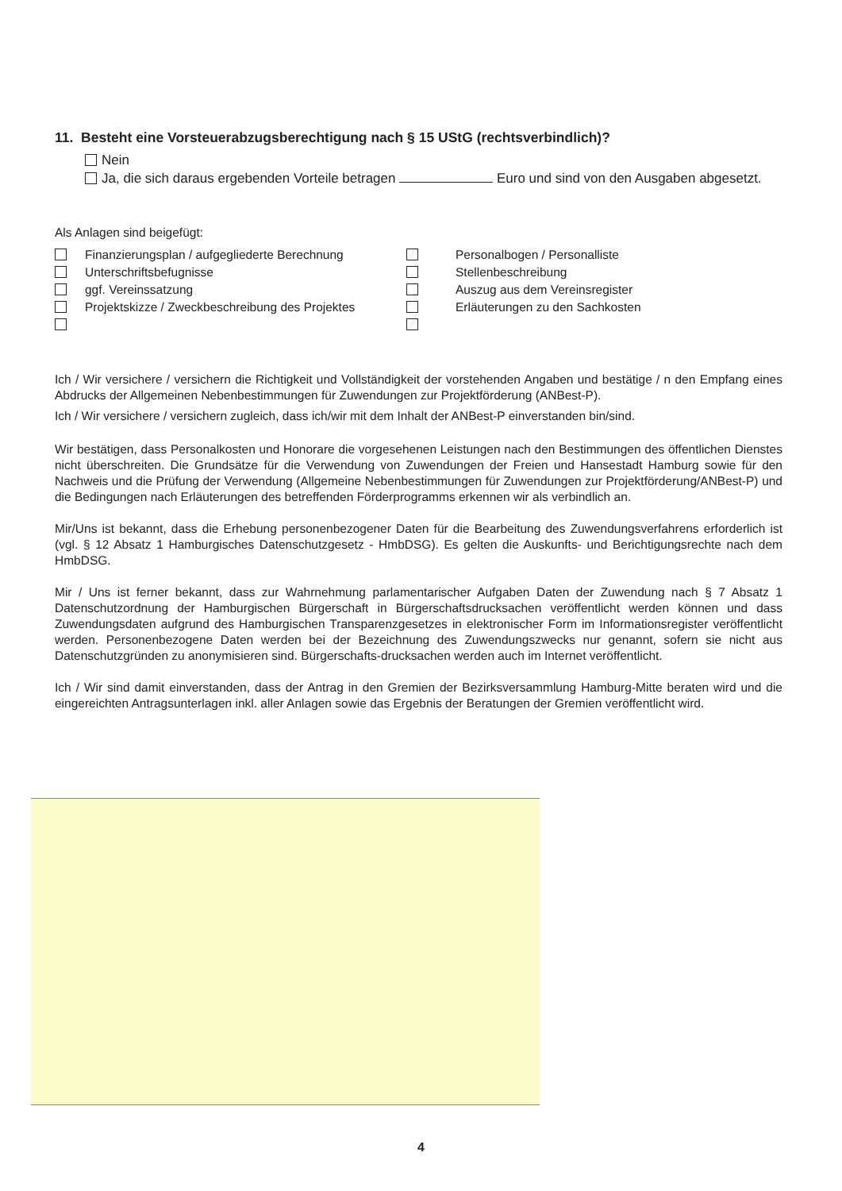11. Besteht eine Vorsteuerabzugsberechtigung nach § 15 UStG (rechtsverbindlich)?
Nein
Ja, die sich daraus ergebenden Vorteile betragen Euro und sind von den Ausgaben abgesetzt.
Als Anlagen sind beigefügt:
| | Finanzierungsplan / aufgegliederte Berechnung | | Personalbogen / Personalliste |
| | Unterschriftsbefugnisse | | Stellenbeschreibung |
| | ggf. Vereinssatzung | | Auszug aus dem Vereinsregister |
| | Projektskizze / Zweckbeschreibung des Projektes | | Erläuterungen zu den Sachkosten |
Ich / Wir versichere / versichern die Richtigkeit und Vollständigkeit der vorstehenden Angaben und bestätige / n den Empfang eines Abdrucks der Allgemeinen Nebenbestimmungen für Zuwendungen zur Projektförderung (ANBest-P).
Ich / Wir versichere / versichern zugleich, dass ich/wir mit dem Inhalt der ANBest-P einverstanden bin/sind.
Wir bestätigen, dass Personalkosten und Honorare die vorgesehenen Leistungen nach den Bestimmungen des öffentlichen Dienstes nicht überschreiten. Die Grundsätze für die Verwendung von Zuwendungen der Freien und Hansestadt Hamburg sowie für den Nachweis und die Prüfung der Verwendung (Allgemeine Nebenbestimmungen für Zuwendungen zur Projektförderung/ANBest-P) und die Bedingungen nach Erläuterungen des betreffenden Förderprogramms erkennen wir als verbindlich an.
Mir/Uns ist bekannt, dass die Erhebung personenbezogener Daten für die Bearbeitung des Zuwendungsverfahrens erforderlich ist (vgl. § 12 Absatz 1 Hamburgisches Datenschutzgesetz - HmbDSG). Es gelten die Auskunfts- und Berichtigungsrechte nach dem HmbDSG.
Mir / Uns ist ferner bekannt, dass zur Wahrnehmung parlamentarischer Aufgaben Daten der Zuwendung nach § 7 Absatz 1 Datenschutzordnung der Hamburgischen Bürgerschaft in Bürgerschaftsdrucksachen veröffentlicht werden können und dass Zuwendungsdaten aufgrund des Hamburgischen Transparenzgesetzes in elektronischer Form im Informationsregister veröffentlicht werden. Personenbezogene Daten werden bei der Bezeichnung des Zuwendungszwecks nur genannt, sofern sie nicht aus Datenschutzgründen zu anonymisieren sind. Bürgerschafts-drucksachen werden auch im Internet veröffentlicht.
Ich / Wir sind damit einverstanden, dass der Antrag in den Gremien der Bezirksversammlung Hamburg-Mitte beraten wird und die eingereichten Antragsunterlagen inkl. aller Anlagen sowie das Ergebnis der Beratungen der Gremien veröffentlicht wird.
4